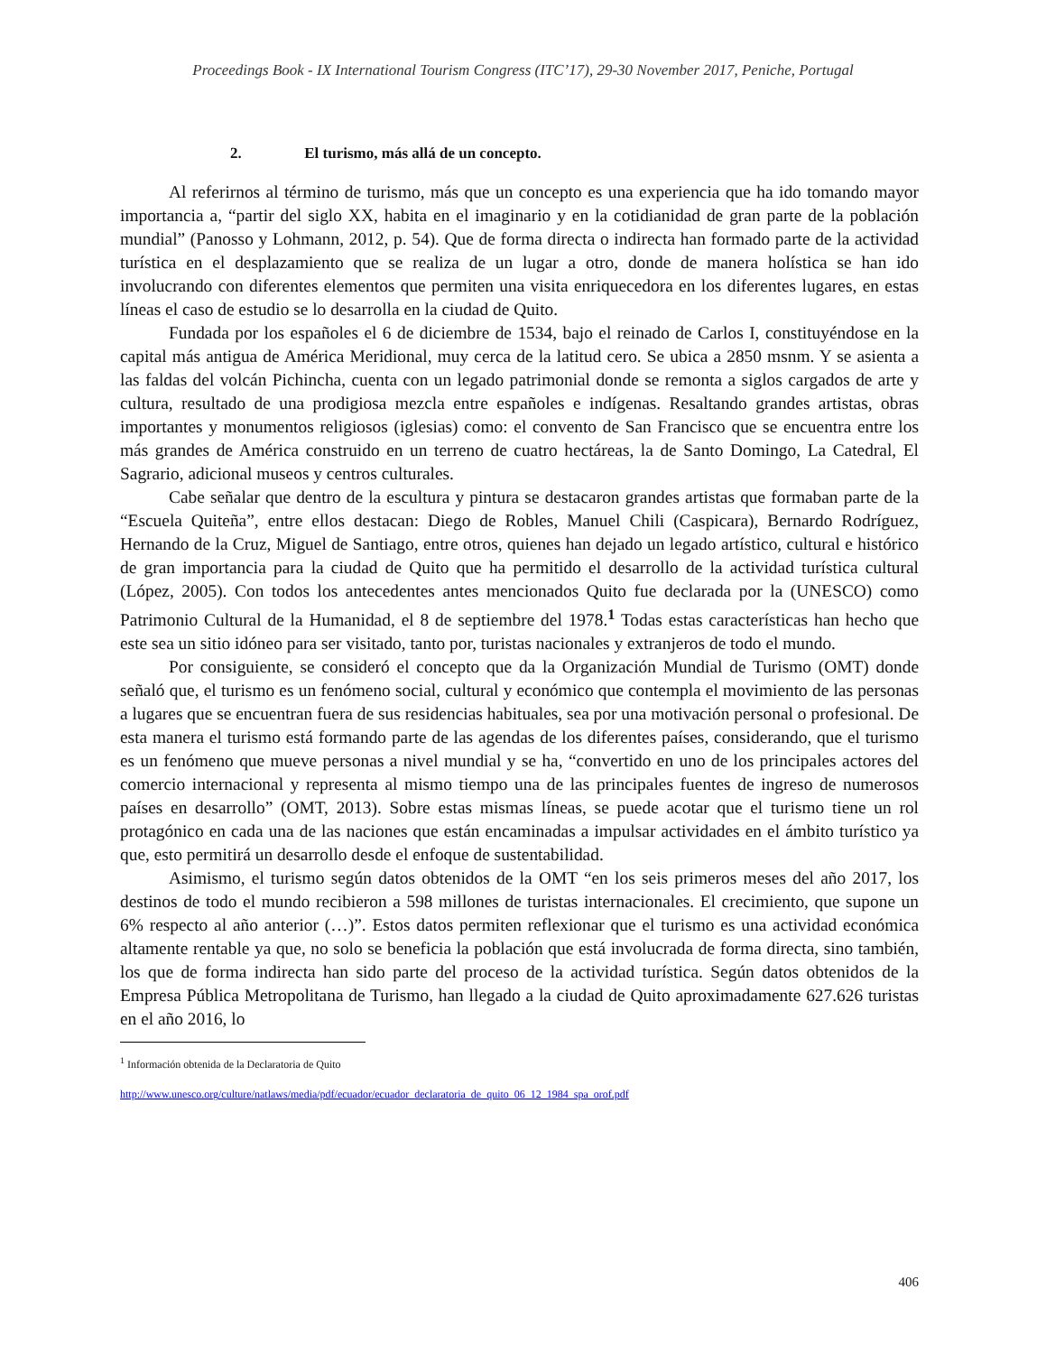Proceedings Book - IX International Tourism Congress (ITC’17), 29-30 November 2017, Peniche, Portugal
2. El turismo, más allá de un concepto.
Al referirnos al término de turismo, más que un concepto es una experiencia que ha ido tomando mayor importancia a, “partir del siglo XX, habita en el imaginario y en la cotidianidad de gran parte de la población mundial” (Panosso y Lohmann, 2012, p. 54). Que de forma directa o indirecta han formado parte de la actividad turística en el desplazamiento que se realiza de un lugar a otro, donde de manera holística se han ido involucrando con diferentes elementos que permiten una visita enriquecedora en los diferentes lugares, en estas líneas el caso de estudio se lo desarrolla en la ciudad de Quito.
Fundada por los españoles el 6 de diciembre de 1534, bajo el reinado de Carlos I, constituyéndose en la capital más antigua de América Meridional, muy cerca de la latitud cero. Se ubica a 2850 msnm. Y se asienta a las faldas del volcán Pichincha, cuenta con un legado patrimonial donde se remonta a siglos cargados de arte y cultura, resultado de una prodigiosa mezcla entre españoles e indígenas. Resaltando grandes artistas, obras importantes y monumentos religiosos (iglesias) como: el convento de San Francisco que se encuentra entre los más grandes de América construido en un terreno de cuatro hectáreas, la de Santo Domingo, La Catedral, El Sagrario, adicional museos y centros culturales.
Cabe señalar que dentro de la escultura y pintura se destacaron grandes artistas que formaban parte de la “Escuela Quiteña”, entre ellos destacan: Diego de Robles, Manuel Chili (Caspicara), Bernardo Rodríguez, Hernando de la Cruz, Miguel de Santiago, entre otros, quienes han dejado un legado artístico, cultural e histórico de gran importancia para la ciudad de Quito que ha permitido el desarrollo de la actividad turística cultural (López, 2005). Con todos los antecedentes antes mencionados Quito fue declarada por la (UNESCO) como Patrimonio Cultural de la Humanidad, el 8 de septiembre del 1978.<sup>1</sup> Todas estas características han hecho que este sea un sitio idóneo para ser visitado, tanto por, turistas nacionales y extranjeros de todo el mundo.
Por consiguiente, se consideró el concepto que da la Organización Mundial de Turismo (OMT) donde señaló que, el turismo es un fenómeno social, cultural y económico que contempla el movimiento de las personas a lugares que se encuentran fuera de sus residencias habituales, sea por una motivación personal o profesional. De esta manera el turismo está formando parte de las agendas de los diferentes países, considerando, que el turismo es un fenómeno que mueve personas a nivel mundial y se ha, “convertido en uno de los principales actores del comercio internacional y representa al mismo tiempo una de las principales fuentes de ingreso de numerosos países en desarrollo” (OMT, 2013). Sobre estas mismas líneas, se puede acotar que el turismo tiene un rol protagónico en cada una de las naciones que están encaminadas a impulsar actividades en el ámbito turístico ya que, esto permitirá un desarrollo desde el enfoque de sustentabilidad.
Asimismo, el turismo según datos obtenidos de la OMT “en los seis primeros meses del año 2017, los destinos de todo el mundo recibieron a 598 millones de turistas internacionales. El crecimiento, que supone un 6% respecto al año anterior (…)”. Estos datos permiten reflexionar que el turismo es una actividad económica altamente rentable ya que, no solo se beneficia la población que está involucrada de forma directa, sino también, los que de forma indirecta han sido parte del proceso de la actividad turística. Según datos obtenidos de la Empresa Pública Metropolitana de Turismo, han llegado a la ciudad de Quito aproximadamente 627.626 turistas en el año 2016, lo
<sup>1</sup> Información obtenida de la Declaratoria de Quito
http://www.unesco.org/culture/natlaws/media/pdf/ecuador/ecuador_declaratoria_de_quito_06_12_1984_spa_orof.pdf
406